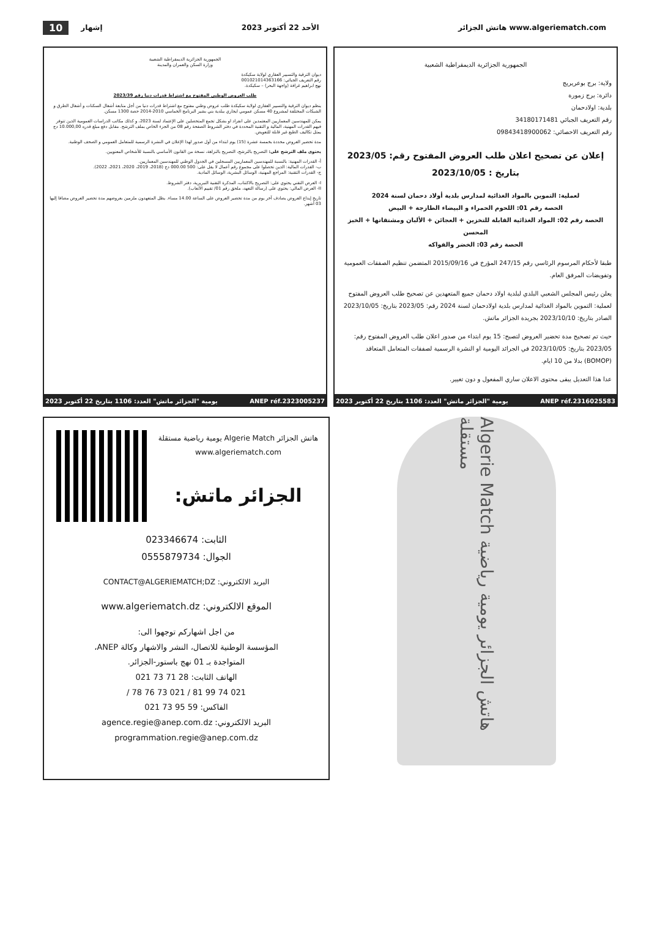10 إشهار الأحد 22 أكتوبر 2023
هاتش الجزائر www.algeriematch.com
الجمهورية الجزائرية الديمقراطية الشعبية
وزارة السكن والعمران والمدينة
ديوان الترقية والتسيير العقاري لولاية سكيكدة
رقم التعريف الجبائي: 001021014363166
نهج ابراهيم غرافة (واجهة البحر) – سكيكدة.
طلب العروض الوطني المفتوح مع اشتراط قدرات دنيا رقم 2023/39
ينظم ديوان الترقية والتسيير العقاري لولاية سكيكدة طلب عروض وطني مفتوح مع اشتراط قدرات دنيا من أجل متابعة أشغال السكنات و أشغال الطرق و الشبكات المختلفة لمشروع 40 مسكن عمومي ايجاري ببلدية بني بشير البرنامج الخماسي 2010-2014 حصة 1300 مسكن.
يمكن للمهندسين المعماريين المعتمدين على انفراد او بشكل تجمع المتحصلين على الإعتماد لسنة 2023، و كذلك مكاتب الدراسات العمومية الذين تتوفر فيهم القدرات المهنية، المالية و التقنية المحددة في دفتر الشروط الصفحة رقم 08 من الجزء الخاص بملف الترشح. مقابل دفع مبلغ قدره 10.000,00 دج يمثل تكاليف الطبع غير قابلة للتعويض.
مدة تحضير العروض محددة بخمسة عشرة (15) يوم ابتداء من أول صدور لهذا الإعلان في النشرة الرسمية للمتعامل العمومي و الصحف الوطنية.
يحتوى ملف الترشح على: التصريح بالترشح، التصريح بالنزاهة، نسخة من القانون الأساسي بالنسبة للأشخاص المعنويين.
أ- القدرات المهنية: بالنسبة للمهندسين المعماريين المسجلين في الجدول الوطني للمهندسين المعماريين.
ب- القدرات المالية: الذين تحصلوا على مجموع رقم أعمال لا يقل على: 500 000.00 دج (2018، 2019، 2020، 2021، 2022).
ج- القدرات التقنية: المراجع المهنية، الوسائل البشرية، الوسائل المادية.
I- العرض التقني يحتوي على: التصريح بالاكتتاب، المذكرة التقنية التبريرية، دفتر الشروط.
II- العرض المالي: يحتوي على (رسالة التعهد، ملحق رقم 01/ تقييم الأتعاب).
تاريخ إيداع العروض يصادف آخر يوم من مدة تحضير العروض على الساعة 14.00 مساء. يظل المتعهدون ملزمين بعروضهم مدة تحضير العروض مضافا إليها 03 أشهر.
2023 يومية "الجزائر ماتش" العدد: 1106 بتاريخ 22 أكتوبر ANEP réf.2323005237
الجمهورية الجزائرية الديمقراطية الشعبية
ولاية: برج بوعريريج
دائرة: برج زمورة
بلدية: اولادحمان
رقم التعريف الجبائي 34180171481
رقم التعريف الاحصائي: 09843418900062
إعلان عن تصحيح اعلان طلب العروض المفتوح رقم: 2023/05 بتاريخ : 2023/10/05
لعملية: التموين بالمواد الغذائية لمدارس بلدية أولاد دحمان لسنة 2024
الحصة رقم 01: اللحوم الحمراء و البيضاء الطازجة + البيض
الحصة رقم 02: المواد الغذائية القابلة للتخزين + العجائن + الألبان ومشتقاتها + الخبز المحسن
الحصة رقم 03: الخضر والفواكه
طبقا لأحكام المرسوم الرئاسي رقم 247/15 المؤرخ في 2015/09/16 المتضمن تنظيم الصفقات العمومية وتفويضات المرفق العام.
يعلن رئيس المجلس الشعبي البلدي لبلدية اولاد دحمان جميع المتعهدين عن تصحيح طلب العروض المفتوح لعملية: التموين بالمواد الغذائية لمدارس بلدية اولادحمان لسنة 2024 رقم: 2023/05 بتاريخ: 2023/10/05 الصادر بتاريخ: 2023/10/10 بجريدة الجزائر ماتش.
حيث تم تصحيح مدة تحضير العروض لتصبح: 15 يوم ابتداء من صدور اعلان طلب العروض المفتوح رقم: 2023/05 بتاريخ: 2023/10/05 في الجرائد اليومية او النشرة الرسمية لصفقات المتعامل المتعاقد (BOMOP) بدلا من 10 ايام.
عدا هذا التعديل يبقى محتوى الاعلان ساري المفعول و دون تغيير.
2023 يومية "الجزائر ماتش" العدد: 1106 بتاريخ 22 أكتوبر ANEP réf.2316025583
هاتش الجزائر Algerie Match يومية رياضية مستقلة www.algeriematch.com
الجزائر ماتش:
الثابت: 023346674
الجوال: 0555879734
البريد الالكتروني: CONTACT@ALGERIEMATCH;DZ
الموقع الالكتروني: www.algeriematch.dz
من اجل اشهاركم توجهوا الى:
المؤسسة الوطنية للاتصال، النشر والاشهار وكالة ANEP،
المتواجدة بـ 01 نهج باستور-الجزائر.
الهاتف الثابت: 28 71 73 021
021 74 99 81 / 021 73 76 78 /
الفاكس: 59 95 73 021
البريد الالكتروني: agence.regie@anep.com.dz
programmation.regie@anep.com.dz
Algerie Match هاتش الجزائر يومية رياضية مستقلة